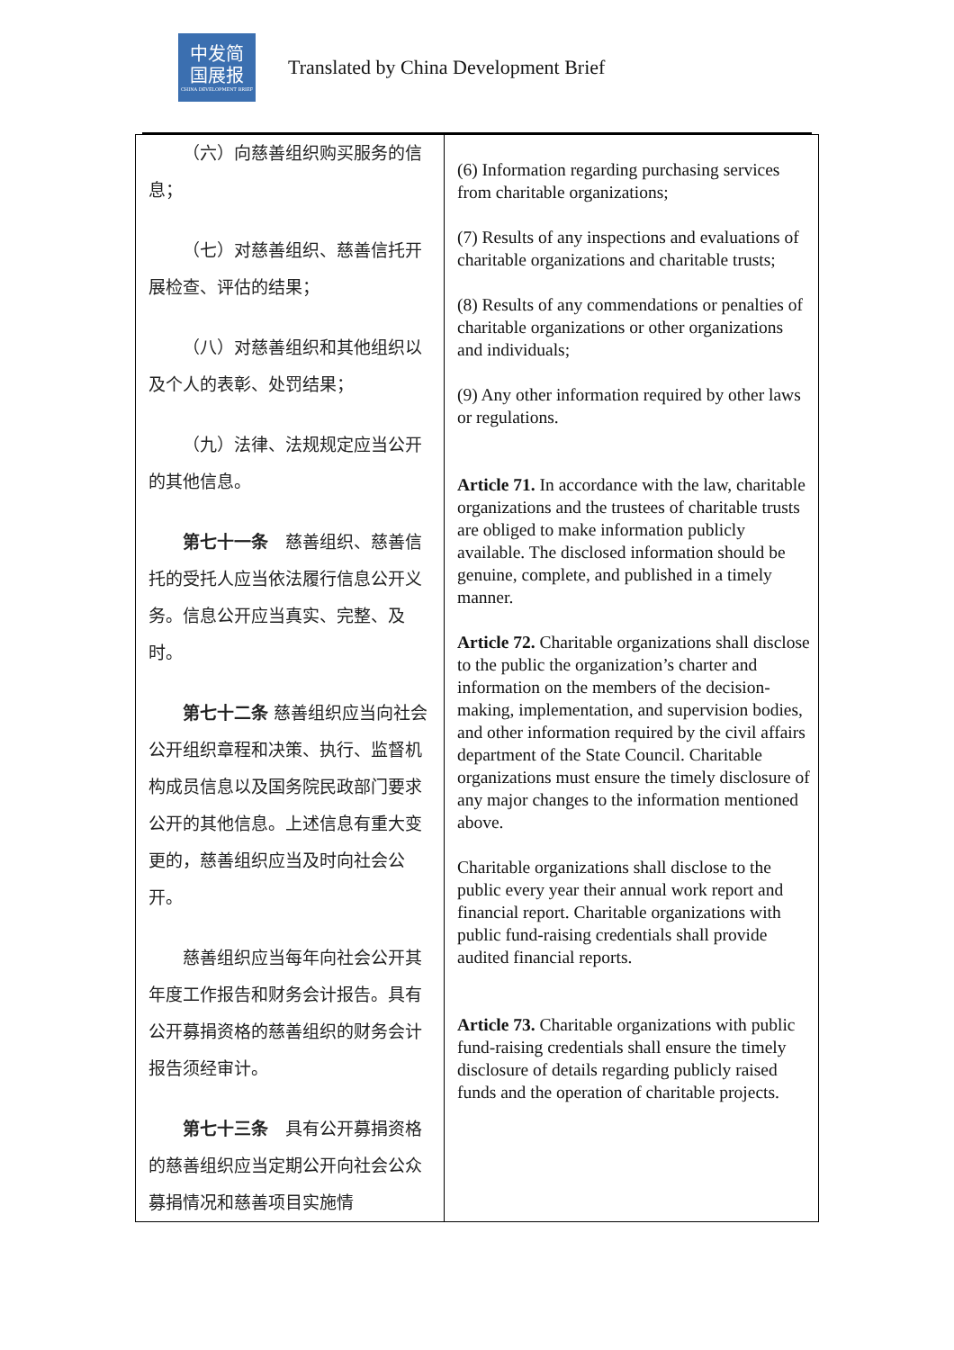中发简
国展报
CHINA DEVELOPMENT BRIEF
Translated by China Development Brief
| （六）向慈善组织购买服务的信息； （七）对慈善组织、慈善信托开展检查、评估的结果； （八）对慈善组织和其他组织以及个人的表彰、处罚结果； （九）法律、法规规定应当公开的其他信息。 第七十一条 慈善组织、慈善信托的受托人应当依法履行信息公开义务。信息公开应当真实、完整、及时。 第七十二条 慈善组织应当向社会公开组织章程和决策、执行、监督机构成员信息以及国务院民政部门要求公开的其他信息。上述信息有重大变更的，慈善组织应当及时向社会公开。 慈善组织应当每年向社会公开其年度工作报告和财务会计报告。具有公开募捐资格的慈善组织的财务会计报告须经审计。 第七十三条 具有公开募捐资格的慈善组织应当定期公开向社会公众募捐情况和慈善项目实施情 | (6) Information regarding purchasing services from charitable organizations; (7) Results of any inspections and evaluations of charitable organizations and charitable trusts; (8) Results of any commendations or penalties of charitable organizations or other organizations and individuals; (9) Any other information required by other laws or regulations. Article 71. In accordance with the law, charitable organizations and the trustees of charitable trusts are obliged to make information publicly available. The disclosed information should be genuine, complete, and published in a timely manner. Article 72. Charitable organizations shall disclose to the public the organization’s charter and information on the members of the decision-making, implementation, and supervision bodies, and other information required by the civil affairs department of the State Council. Charitable organizations must ensure the timely disclosure of any major changes to the information mentioned above. Charitable organizations shall disclose to the public every year their annual work report and financial report. Charitable organizations with public fund-raising credentials shall provide audited financial reports. Article 73. Charitable organizations with public fund-raising credentials shall ensure the timely disclosure of details regarding publicly raised funds and the operation of charitable projects. |